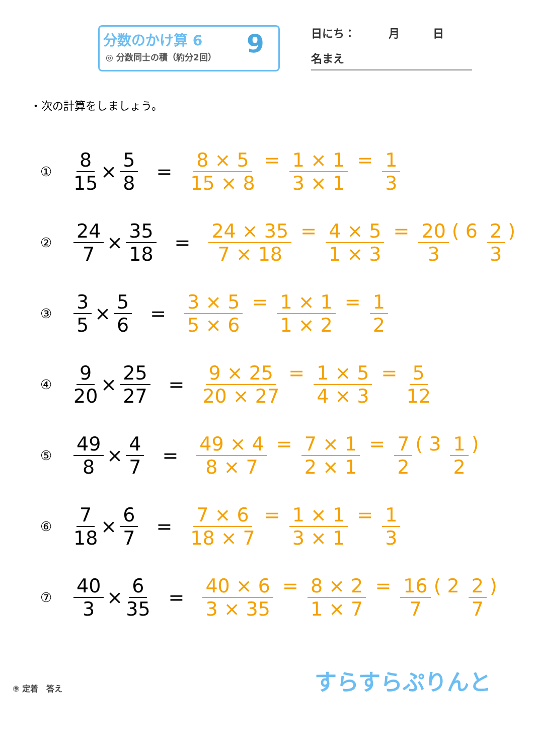分数のかけ算 6
◎ 分数同士の積（約分2回） 9 日にち：　　　月　　　日
名まえ
・次の計算をしましょう。
① 8 15 × 5 8 = 8 × 5 15 × 8 = 1 × 1 3 × 1 = 1 3
② 24 7 × 35 18 = 24 × 35 7 × 18 = 4 × 5 1 × 3 = 20 3 ( 6 2 3)
③ 3 5 × 5 6 = 3 × 5 5 × 6 = 1 × 1 1 × 2 = 1 2
④ 9 20 × 25 27 = 9 × 25 20 × 27 = 1 × 5 4 × 3 = 5 12
⑤ 49 8 × 4 7 = 49 × 4 8 × 7 = 7 × 1 2 × 1 = 7 2 ( 3 1 2)
⑥ 7 18 × 6 7 = 7 × 6 18 × 7 = 1 × 1 3 × 1 = 1 3
⑦ 40 3 × 6 35 = 40 × 6 3 × 35 = 8 × 2 1 × 7 = 16 7 ( 2 2 7)
⑨ 定着　答え すらすらぷりんと